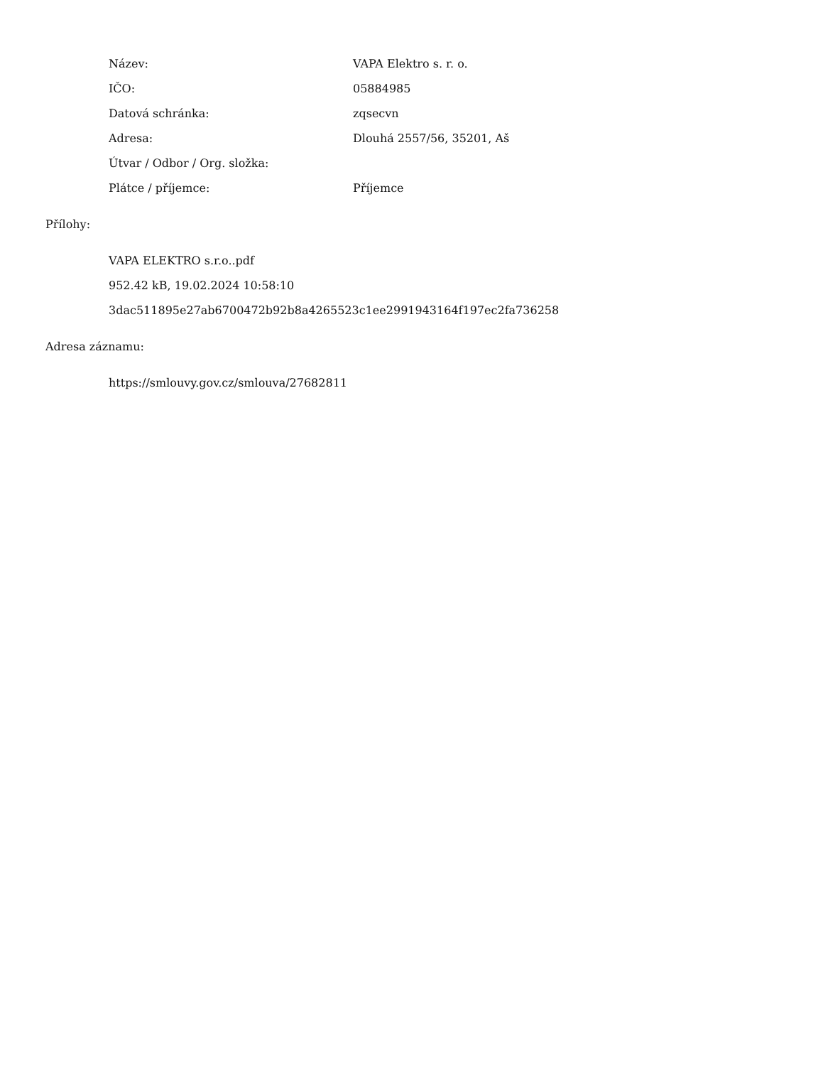| Název: | VAPA Elektro s. r. o. |
| IČO: | 05884985 |
| Datová schránka: | zqsecvn |
| Adresa: | Dlouhá 2557/56, 35201, Aš |
| Útvar / Odbor / Org. složka: | |
| Plátce / příjemce: | Příjemce |
Přílohy:
VAPA ELEKTRO s.r.o..pdf
952.42 kB, 19.02.2024 10:58:10
3dac511895e27ab6700472b92b8a4265523c1ee2991943164f197ec2fa736258
Adresa záznamu:
https://smlouvy.gov.cz/smlouva/27682811